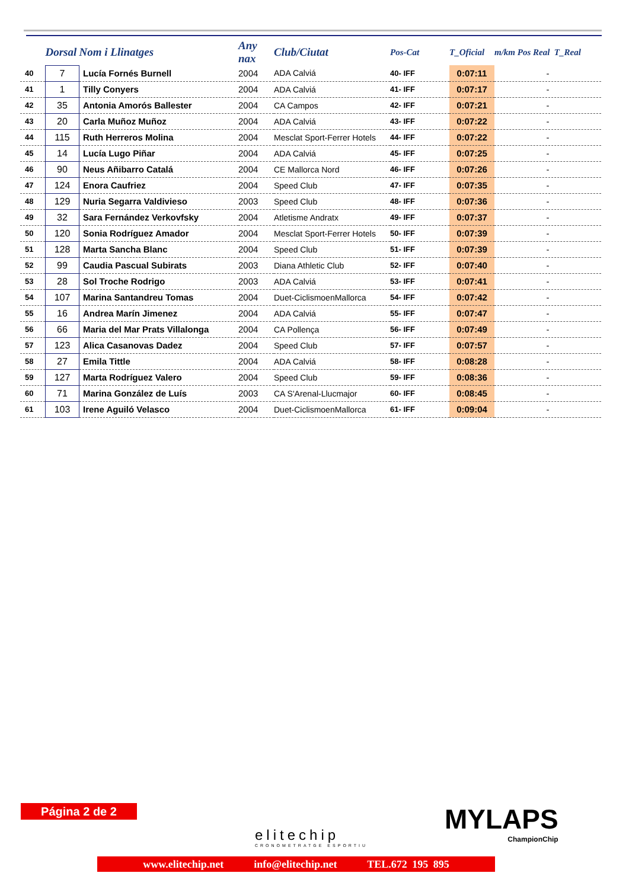| | Dorsal | Nom i Llinatges | Any nax | Club/Ciutat | Pos-Cat | T_Oficial | m/km Pos Real T_Real |
| --- | --- | --- | --- | --- | --- | --- | --- |
| 40 | 7 | Lucía Fornés Burnell | 2004 | ADA Calviá | 40- IFF | 0:07:11 | - |
| 41 | 1 | Tilly Conyers | 2004 | ADA Calviá | 41- IFF | 0:07:17 | - |
| 42 | 35 | Antonia Amorós Ballester | 2004 | CA Campos | 42- IFF | 0:07:21 | - |
| 43 | 20 | Carla Muñoz Muñoz | 2004 | ADA Calviá | 43- IFF | 0:07:22 | - |
| 44 | 115 | Ruth Herreros Molina | 2004 | Mesclat Sport-Ferrer Hotels | 44- IFF | 0:07:22 | - |
| 45 | 14 | Lucía Lugo Piñar | 2004 | ADA Calviá | 45- IFF | 0:07:25 | - |
| 46 | 90 | Neus Añibarro Catalá | 2004 | CE Mallorca Nord | 46- IFF | 0:07:26 | - |
| 47 | 124 | Enora Caufriez | 2004 | Speed Club | 47- IFF | 0:07:35 | - |
| 48 | 129 | Nuria Segarra Valdivieso | 2003 | Speed Club | 48- IFF | 0:07:36 | - |
| 49 | 32 | Sara Fernández Verkovfsky | 2004 | Atletisme Andratx | 49- IFF | 0:07:37 | - |
| 50 | 120 | Sonia Rodríguez Amador | 2004 | Mesclat Sport-Ferrer Hotels | 50- IFF | 0:07:39 | - |
| 51 | 128 | Marta Sancha Blanc | 2004 | Speed Club | 51- IFF | 0:07:39 | - |
| 52 | 99 | Caudia Pascual Subirats | 2003 | Diana Athletic Club | 52- IFF | 0:07:40 | - |
| 53 | 28 | Sol Troche Rodrigo | 2003 | ADA Calviá | 53- IFF | 0:07:41 | - |
| 54 | 107 | Marina Santandreu Tomas | 2004 | Duet-CiclismoenMallorca | 54- IFF | 0:07:42 | - |
| 55 | 16 | Andrea Marín Jimenez | 2004 | ADA Calviá | 55- IFF | 0:07:47 | - |
| 56 | 66 | Maria del Mar Prats Villalonga | 2004 | CA Pollença | 56- IFF | 0:07:49 | - |
| 57 | 123 | Alica Casanovas Dadez | 2004 | Speed Club | 57- IFF | 0:07:57 | - |
| 58 | 27 | Emila Tittle | 2004 | ADA Calviá | 58- IFF | 0:08:28 | - |
| 59 | 127 | Marta Rodríguez Valero | 2004 | Speed Club | 59- IFF | 0:08:36 | - |
| 60 | 71 | Marina González de Luís | 2003 | CA S'Arenal-Llucmajor | 60- IFF | 0:08:45 | - |
| 61 | 103 | Irene Aguiló Velasco | 2004 | Duet-CiclismoenMallorca | 61- IFF | 0:09:04 | - |
Página 2 de 2
elitechip
CRONOMETRATGE ESPORTIU
MYLAPS
ChampionChip
www.elitechip.net info@elitechip.net TEL.672 195 895